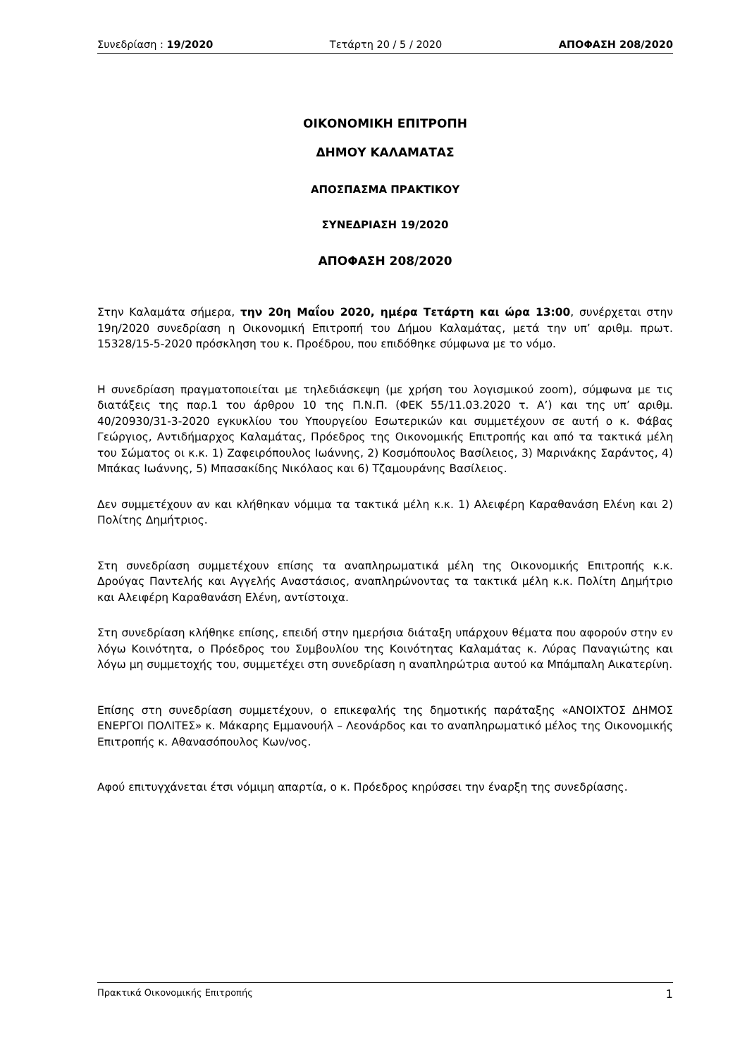Συνεδρίαση : 19/2020 Τετάρτη 20 / 5 / 2020 ΑΠΟΦΑΣΗ 208/2020
ΟΙΚΟΝΟΜΙΚΗ ΕΠΙΤΡΟΠΗ
ΔΗΜΟΥ ΚΑΛΑΜΑΤΑΣ
ΑΠΟΣΠΑΣΜΑ ΠΡΑΚΤΙΚΟΥ
ΣΥΝΕΔΡΙΑΣΗ 19/2020
ΑΠΟΦΑΣΗ 208/2020
Στην Καλαμάτα σήμερα, την 20η Μαΐου 2020, ημέρα Τετάρτη και ώρα 13:00, συνέρχεται στην 19η/2020 συνεδρίαση η Οικονομική Επιτροπή του Δήμου Καλαμάτας, μετά την υπ’ αριθμ. πρωτ. 15328/15-5-2020 πρόσκληση του κ. Προέδρου, που επιδόθηκε σύμφωνα με το νόμο.
Η συνεδρίαση πραγματοποιείται με τηλεδιάσκεψη (με χρήση του λογισμικού zoom), σύμφωνα με τις διατάξεις της παρ.1 του άρθρου 10 της Π.Ν.Π. (ΦΕΚ 55/11.03.2020 τ. Α’) και της υπ’ αριθμ. 40/20930/31-3-2020 εγκυκλίου του Υπουργείου Εσωτερικών και συμμετέχουν σε αυτή ο κ. Φάβας Γεώργιος, Αντιδήμαρχος Καλαμάτας, Πρόεδρος της Οικονομικής Επιτροπής και από τα τακτικά μέλη του Σώματος οι κ.κ. 1) Ζαφειρόπουλος Ιωάννης, 2) Κοσμόπουλος Βασίλειος, 3) Μαρινάκης Σαράντος, 4) Μπάκας Ιωάννης, 5) Μπασακίδης Νικόλαος και 6) Τζαμουράνης Βασίλειος.
Δεν συμμετέχουν αν και κλήθηκαν νόμιμα τα τακτικά μέλη κ.κ. 1) Αλειφέρη Καραθανάση Ελένη και 2) Πολίτης Δημήτριος.
Στη συνεδρίαση συμμετέχουν επίσης τα αναπληρωματικά μέλη της Οικονομικής Επιτροπής κ.κ. Δρούγας Παντελής και Αγγελής Αναστάσιος, αναπληρώνοντας τα τακτικά μέλη κ.κ. Πολίτη Δημήτριο και Αλειφέρη Καραθανάση Ελένη, αντίστοιχα.
Στη συνεδρίαση κλήθηκε επίσης, επειδή στην ημερήσια διάταξη υπάρχουν θέματα που αφορούν στην εν λόγω Κοινότητα, ο Πρόεδρος του Συμβουλίου της Κοινότητας Καλαμάτας κ. Λύρας Παναγιώτης και λόγω μη συμμετοχής του, συμμετέχει στη συνεδρίαση η αναπληρώτρια αυτού κα Μπάμπαλη Αικατερίνη.
Επίσης στη συνεδρίαση συμμετέχουν, ο επικεφαλής της δημοτικής παράταξης «ΑΝΟΙΧΤΟΣ ΔΗΜΟΣ ΕΝΕΡΓΟΙ ΠΟΛΙΤΕΣ» κ. Μάκαρης Εμμανουήλ – Λεονάρδος και το αναπληρωματικό μέλος της Οικονομικής Επιτροπής κ. Αθανασόπουλος Κων/νος.
Αφού επιτυγχάνεται έτσι νόμιμη απαρτία, ο κ. Πρόεδρος κηρύσσει την έναρξη της συνεδρίασης.
Πρακτικά Οικονομικής Επιτροπής 1